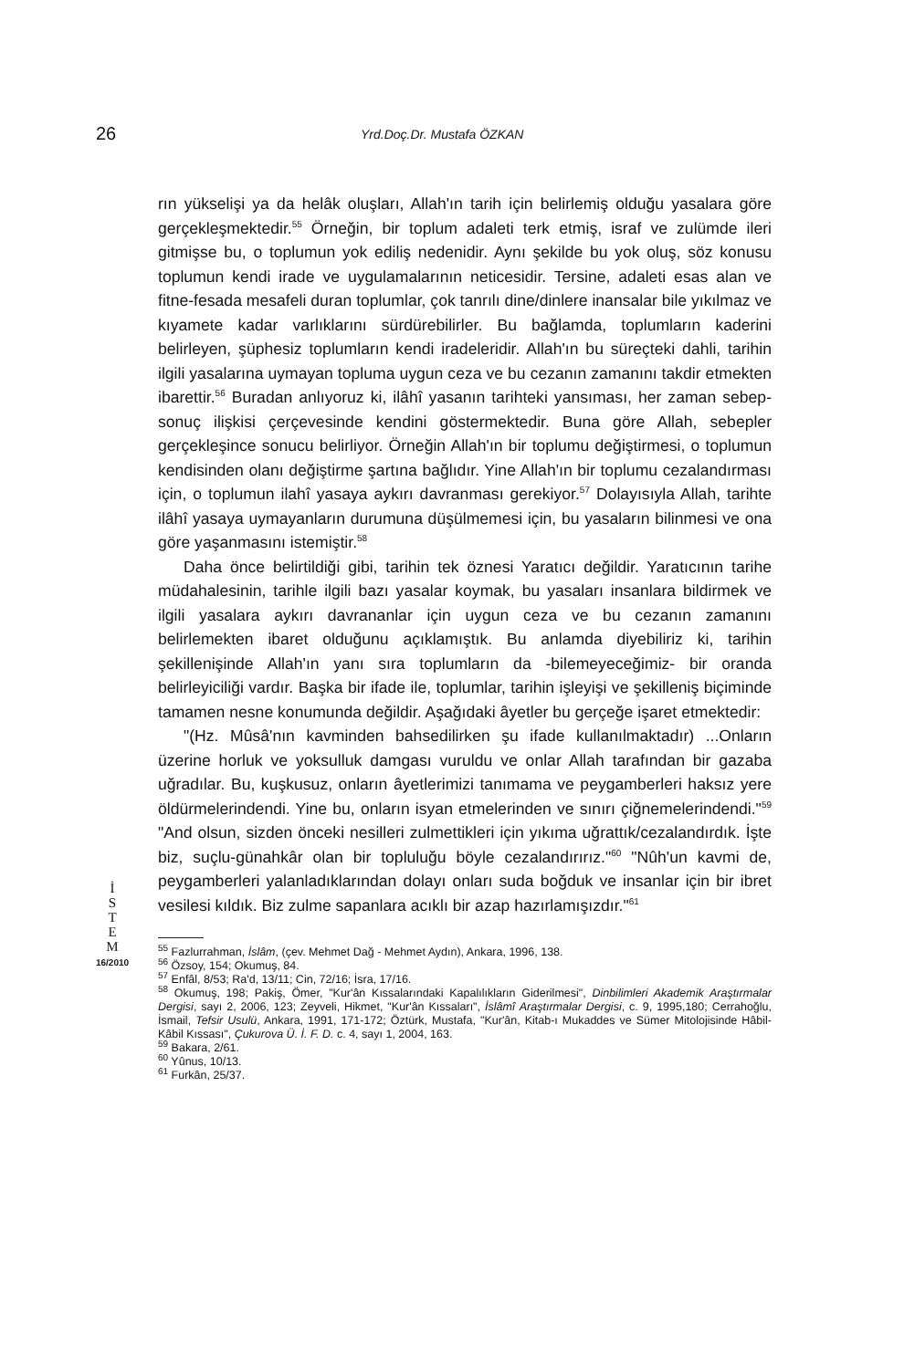26
Yrd.Doç.Dr. Mustafa ÖZKAN
rın yükselişi ya da helâk oluşları, Allah'ın tarih için belirlemiş olduğu yasalara göre gerçekleşmektedir.<sup>55</sup> Örneğin, bir toplum adaleti terk etmiş, israf ve zulümde ileri gitmişse bu, o toplumun yok ediliş nedenidir. Aynı şekilde bu yok oluş, söz konusu toplumun kendi irade ve uygulamalarının neticesidir. Tersine, adaleti esas alan ve fitne-fesada mesafeli duran toplumlar, çok tanrılı dine/dinlere inansalar bile yıkılmaz ve kıyamete kadar varlıklarını sürdürebilirler. Bu bağlamda, toplumların kaderini belirleyen, şüphesiz toplumların kendi iradeleridir. Allah'ın bu süreçteki dahli, tarihin ilgili yasalarına uymayan topluma uygun ceza ve bu cezanın zamanını takdir etmekten ibarettir.<sup>56</sup> Buradan anlıyoruz ki, ilâhî yasanın tarihteki yansıması, her zaman sebep-sonuç ilişkisi çerçevesinde kendini göstermektedir. Buna göre Allah, sebepler gerçekleşince sonucu belirliyor. Örneğin Allah'ın bir toplumu değiştirmesi, o toplumun kendisinden olanı değiştirme şartına bağlıdır. Yine Allah'ın bir toplumu cezalandırması için, o toplumun ilahî yasaya aykırı davranması gerekiyor.<sup>57</sup> Dolayısıyla Allah, tarihte ilâhî yasaya uymayanların durumuna düşülmemesi için, bu yasaların bilinmesi ve ona göre yaşanmasını istemiştir.<sup>58</sup>
Daha önce belirtildiği gibi, tarihin tek öznesi Yaratıcı değildir. Yaratıcının tarihe müdahalesinin, tarihle ilgili bazı yasalar koymak, bu yasaları insanlara bildirmek ve ilgili yasalara aykırı davrananlar için uygun ceza ve bu cezanın zamanını belirlemekten ibaret olduğunu açıklamıştık. Bu anlamda diyebiliriz ki, tarihin şekillenişinde Allah'ın yanı sıra toplumların da -bilemeyeceğimiz- bir oranda belirleyiciliği vardır. Başka bir ifade ile, toplumlar, tarihin işleyişi ve şekilleniş biçiminde tamamen nesne konumunda değildir. Aşağıdaki âyetler bu gerçeğe işaret etmektedir:
"(Hz. Mûsâ'nın kavminden bahsedilirken şu ifade kullanılmaktadır) ...Onların üzerine horluk ve yoksulluk damgası vuruldu ve onlar Allah tarafından bir gazaba uğradılar. Bu, kuşkusuz, onların âyetlerimizi tanımama ve peygamberleri haksız yere öldürmelerindendi. Yine bu, onların isyan etmelerinden ve sınırı çiğnemelerindendi."<sup>59</sup> "And olsun, sizden önceki nesilleri zulmettikleri için yıkıma uğrattık/cezalandırdık. İşte biz, suçlu-günahkâr olan bir topluluğu böyle cezalandırırız."<sup>60</sup> "Nûh'un kavmi de, peygamberleri yalanladıklarından dolayı onları suda boğduk ve insanlar için bir ibret vesilesi kıldık. Biz zulme sapanlara acıklı bir azap hazırlamışızdır."<sup>61</sup>
<sup>55</sup> Fazlurrahman, İslâm, (çev. Mehmet Dağ - Mehmet Aydın), Ankara, 1996, 138.
<sup>56</sup> Özsoy, 154; Okumuş, 84.
<sup>57</sup> Enfâl, 8/53; Ra'd, 13/11; Cin, 72/16; İsra, 17/16.
<sup>58</sup> Okumuş, 198; Pakiş, Ömer, "Kur'ân Kıssalarındaki Kapalılıkların Giderilmesi", Dinbilimleri Akademik Araştırmalar Dergisi, sayı 2, 2006, 123; Zeyveli, Hikmet, "Kur'ân Kıssaları", İslâmî Araştırmalar Dergisi, c. 9, 1995,180; Cerrahoğlu, İsmail, Tefsir Usulü, Ankara, 1991, 171-172; Öztürk, Mustafa, "Kur'ân, Kitab-ı Mukaddes ve Sümer Mitolojisinde Hâbil-Kâbil Kıssası", Çukurova Ü. İ. F. D. c. 4, sayı 1, 2004, 163.
<sup>59</sup> Bakara, 2/61.
<sup>60</sup> Yûnus, 10/13.
<sup>61</sup> Furkân, 25/37.
İ
S
T
E
M
16/2010